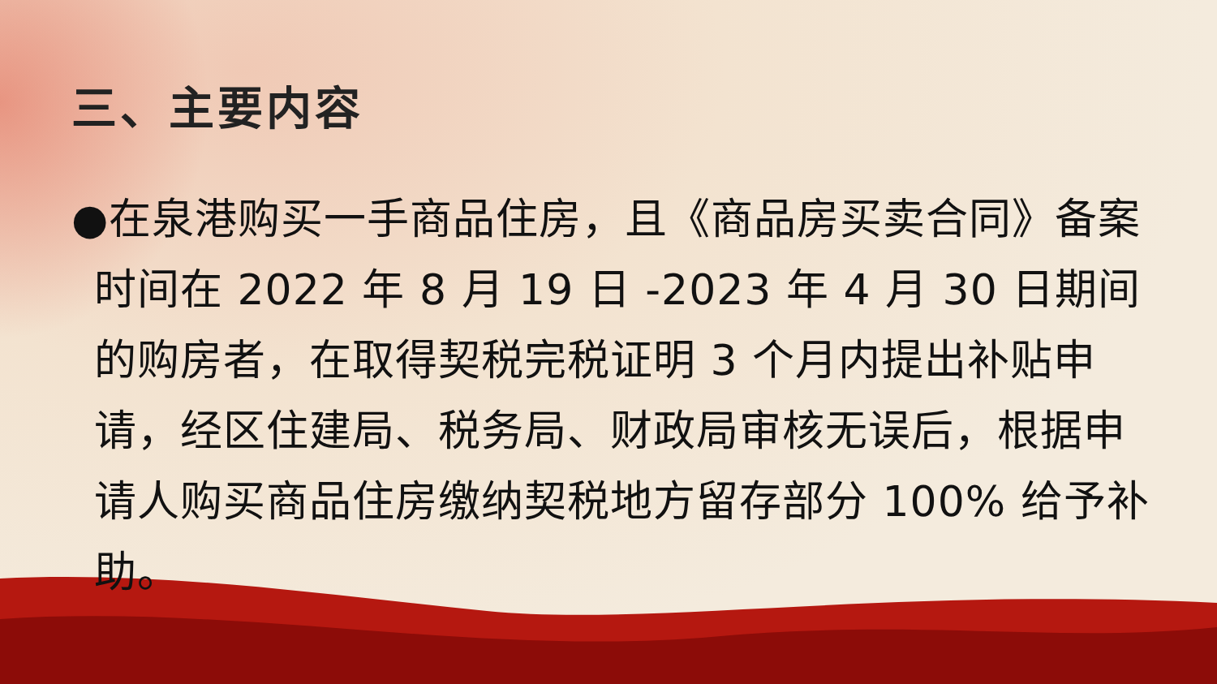三、主要内容
●在泉港购买一手商品住房，且《商品房买卖合同》备案时间在 2022 年 8 月 19 日 -2023 年 4 月 30 日期间的购房者，在取得契税完税证明 3 个月内提出补贴申请，经区住建局、税务局、财政局审核无误后，根据申请人购买商品住房缴纳契税地方留存部分 100% 给予补助。